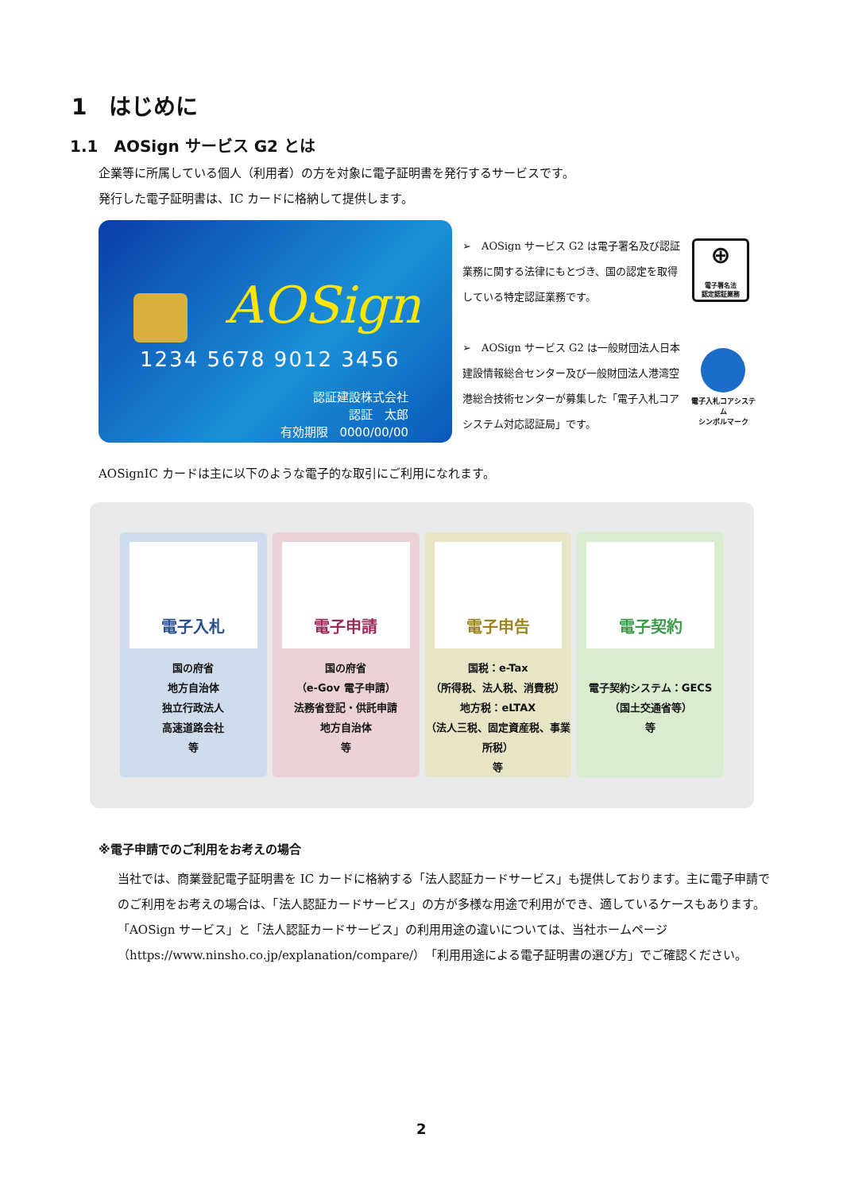1　はじめに
1.1　AOSign サービス G2 とは
企業等に所属している個人（利用者）の方を対象に電子証明書を発行するサービスです。
発行した電子証明書は、IC カードに格納して提供します。
AOSign
1234 5678 9012 3456
認証建設株式会社
認証　太郎
有効期限　0000/00/00
➢　AOSign サービス G2 は電子署名及び認証業務に関する法律にもとづき、国の認定を取得している特定認証業務です。
⊕
電子署名法
認定認証業務
➢　AOSign サービス G2 は一般財団法人日本建設情報総合センター及び一般財団法人港湾空港総合技術センターが募集した「電子入札コアシステム対応認証局」です。
電子入札コアシステム
シンボルマーク
AOSignIC カードは主に以下のような電子的な取引にご利用になれます。
電子入札
国の府省
地方自治体
独立行政法人
高速道路会社
等
電子申請
国の府省
（e-Gov 電子申請）
法務省登記・供託申請
地方自治体
等
電子申告
国税：e-Tax
（所得税、法人税、消費税）
地方税：eLTAX
（法人三税、固定資産税、事業所税）
等
電子契約
電子契約システム：GECS
（国土交通省等）
等
※電子申請でのご利用をお考えの場合
当社では、商業登記電子証明書を IC カードに格納する「法人認証カードサービス」も提供しております。主に電子申請でのご利用をお考えの場合は、「法人認証カードサービス」の方が多様な用途で利用ができ、適しているケースもあります。
「AOSign サービス」と「法人認証カードサービス」の利用用途の違いについては、当社ホームページ（https://www.ninsho.co.jp/explanation/compare/）「利用用途による電子証明書の選び方」でご確認ください。
2